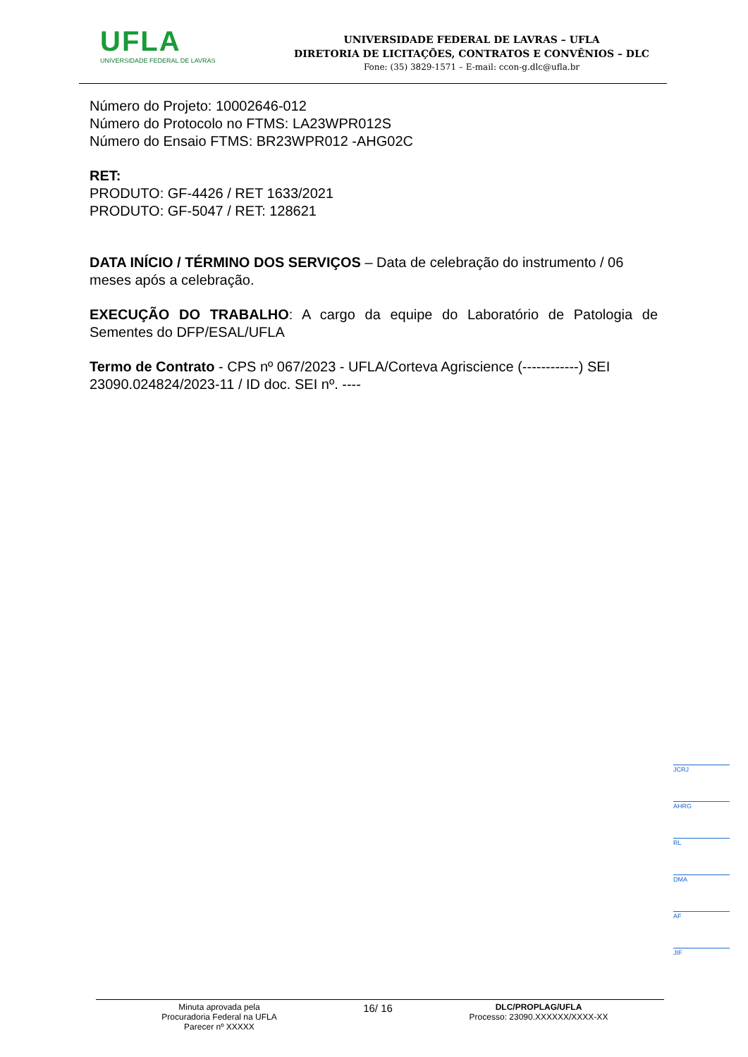UFLA
UNIVERSIDADE FEDERAL DE LAVRAS
UNIVERSIDADE FEDERAL DE LAVRAS – UFLA
DIRETORIA DE LICITAÇÕES, CONTRATOS E CONVÊNIOS – DLC
Fone: (35) 3829-1571 – E-mail: ccon-g.dlc@ufla.br
Número do Projeto: 10002646-012
Número do Protocolo no FTMS: LA23WPR012S
Número do Ensaio FTMS: BR23WPR012 -AHG02C
RET:
PRODUTO: GF-4426 / RET 1633/2021
PRODUTO: GF-5047 / RET: 128621
DATA INÍCIO / TÉRMINO DOS SERVIÇOS – Data de celebração do instrumento / 06 meses após a celebração.
EXECUÇÃO DO TRABALHO: A cargo da equipe do Laboratório de Patologia de Sementes do DFP/ESAL/UFLA
Termo de Contrato - CPS nº 067/2023 - UFLA/Corteva Agriscience (------------) SEI 23090.024824/2023-11 / ID doc. SEI nº. ----
JCRJ
AHRG
RL
DMA
AF
JIF
Minuta aprovada pela
Procuradoria Federal na UFLA
Parecer nº XXXXX
16/ 16
DLC/PROPLAG/UFLA
Processo: 23090.XXXXXX/XXXX-XX